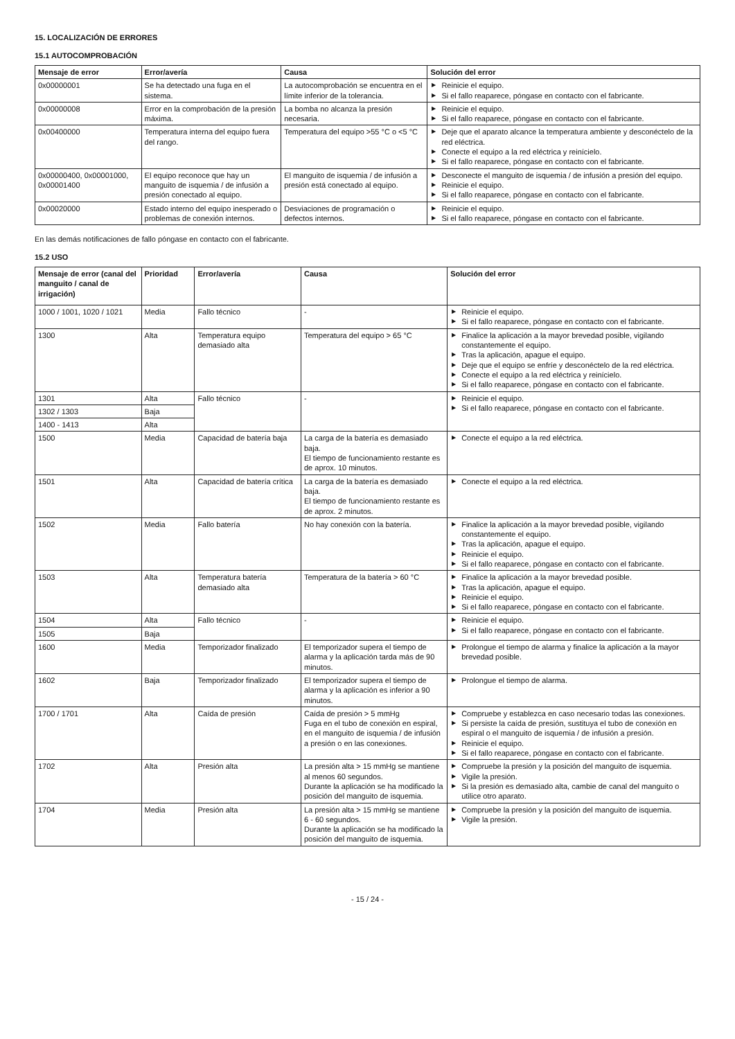15. LOCALIZACIÓN DE ERRORES
15.1 AUTOCOMPROBACIÓN
| Mensaje de error | Error/avería | Causa | Solución del error |
| --- | --- | --- | --- |
| 0x00000001 | Se ha detectado una fuga en el sistema. | La autocomprobación se encuentra en el límite inferior de la tolerancia. | ▶ Reinicie el equipo. ▶ Si el fallo reaparece, póngase en contacto con el fabricante. |
| 0x00000008 | Error en la comprobación de la presión máxima. | La bomba no alcanza la presión necesaria. | ▶ Reinicie el equipo. ▶ Si el fallo reaparece, póngase en contacto con el fabricante. |
| 0x00400000 | Temperatura interna del equipo fuera del rango. | Temperatura del equipo >55 °C o <5 °C | ▶ Deje que el aparato alcance la temperatura ambiente y desconéctelo de la red eléctrica. ▶ Conecte el equipo a la red eléctrica y reinícielo. ▶ Si el fallo reaparece, póngase en contacto con el fabricante. |
| 0x00000400, 0x00001000, 0x00001400 | El equipo reconoce que hay un manguito de isquemia / de infusión a presión conectado al equipo. | El manguito de isquemia / de infusión a presión está conectado al equipo. | ▶ Desconecte el manguito de isquemia / de infusión a presión del equipo. ▶ Reinicie el equipo. ▶ Si el fallo reaparece, póngase en contacto con el fabricante. |
| 0x00020000 | Estado interno del equipo inesperado o problemas de conexión internos. | Desviaciones de programación o defectos internos. | ▶ Reinicie el equipo. ▶ Si el fallo reaparece, póngase en contacto con el fabricante. |
En las demás notificaciones de fallo póngase en contacto con el fabricante.
15.2 USO
| Mensaje de error (canal del manguito / canal de irrigación) | Prioridad | Error/avería | Causa | Solución del error |
| --- | --- | --- | --- | --- |
| 1000 / 1001, 1020 / 1021 | Media | Fallo técnico | - | ▶ Reinicie el equipo. ▶ Si el fallo reaparece, póngase en contacto con el fabricante. |
| 1300 | Alta | Temperatura equipo demasiado alta | Temperatura del equipo > 65 °C | ▶ Finalice la aplicación a la mayor brevedad posible, vigilando constantemente el equipo. ▶ Tras la aplicación, apague el equipo. ▶ Deje que el equipo se enfríe y desconéctelo de la red eléctrica. ▶ Conecte el equipo a la red eléctrica y reinícielo. ▶ Si el fallo reaparece, póngase en contacto con el fabricante. |
| 1301 | Alta | Fallo técnico | - | ▶ Reinicie el equipo. ▶ Si el fallo reaparece, póngase en contacto con el fabricante. |
| 1302 / 1303 | Baja | | | |
| 1400 - 1413 | Alta | | | |
| 1500 | Media | Capacidad de batería baja | La carga de la batería es demasiado baja. El tiempo de funcionamiento restante es de aprox. 10 minutos. | ▶ Conecte el equipo a la red eléctrica. |
| 1501 | Alta | Capacidad de batería crítica | La carga de la batería es demasiado baja. El tiempo de funcionamiento restante es de aprox. 2 minutos. | ▶ Conecte el equipo a la red eléctrica. |
| 1502 | Media | Fallo batería | No hay conexión con la batería. | ▶ Finalice la aplicación a la mayor brevedad posible, vigilando constantemente el equipo. ▶ Tras la aplicación, apague el equipo. ▶ Reinicie el equipo. ▶ Si el fallo reaparece, póngase en contacto con el fabricante. |
| 1503 | Alta | Temperatura batería demasiado alta | Temperatura de la batería > 60 °C | ▶ Finalice la aplicación a la mayor brevedad posible. ▶ Tras la aplicación, apague el equipo. ▶ Reinicie el equipo. ▶ Si el fallo reaparece, póngase en contacto con el fabricante. |
| 1504 | Alta | Fallo técnico | - | ▶ Reinicie el equipo. ▶ Si el fallo reaparece, póngase en contacto con el fabricante. |
| 1505 | Baja | | | |
| 1600 | Media | Temporizador finalizado | El temporizador supera el tiempo de alarma y la aplicación tarda más de 90 minutos. | ▶ Prolongue el tiempo de alarma y finalice la aplicación a la mayor brevedad posible. |
| 1602 | Baja | Temporizador finalizado | El temporizador supera el tiempo de alarma y la aplicación es inferior a 90 minutos. | ▶ Prolongue el tiempo de alarma. |
| 1700 / 1701 | Alta | Caída de presión | Caída de presión > 5 mmHg Fuga en el tubo de conexión en espiral, en el manguito de isquemia / de infusión a presión o en las conexiones. | ▶ Compruebe y establezca en caso necesario todas las conexiones. ▶ Si persiste la caída de presión, sustituya el tubo de conexión en espiral o el manguito de isquemia / de infusión a presión. ▶ Reinicie el equipo. ▶ Si el fallo reaparece, póngase en contacto con el fabricante. |
| 1702 | Alta | Presión alta | La presión alta > 15 mmHg se mantiene al menos 60 segundos. Durante la aplicación se ha modificado la posición del manguito de isquemia. | ▶ Compruebe la presión y la posición del manguito de isquemia. ▶ Vigile la presión. ▶ Si la presión es demasiado alta, cambie de canal del manguito o utilice otro aparato. |
| 1704 | Media | Presión alta | La presión alta > 15 mmHg se mantiene 6 - 60 segundos. Durante la aplicación se ha modificado la posición del manguito de isquemia. | ▶ Compruebe la presión y la posición del manguito de isquemia. ▶ Vigile la presión. |
- 15 / 24 -